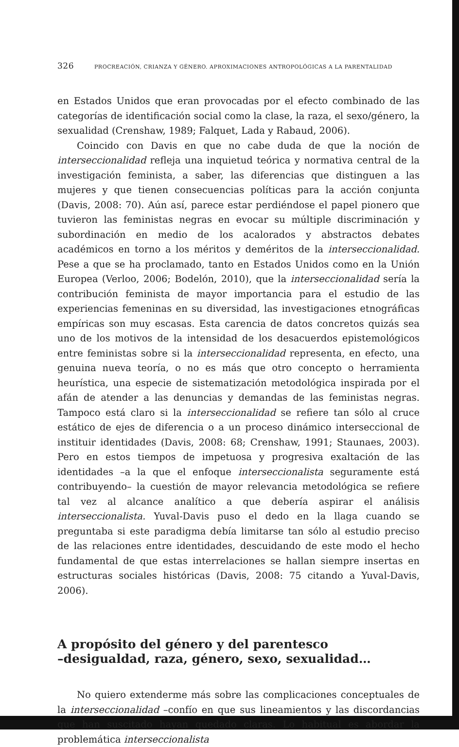326 PROCREACIÓN, CRIANZA Y GÉNERO. APROXIMACIONES ANTROPOLÓGICAS A LA PARENTALIDAD
en Estados Unidos que eran provocadas por el efecto combinado de las categorías de identificación social como la clase, la raza, el sexo/género, la sexualidad (Crenshaw, 1989; Falquet, Lada y Rabaud, 2006).
Coincido con Davis en que no cabe duda de que la noción de interseccionalidad refleja una inquietud teórica y normativa central de la investigación feminista, a saber, las diferencias que distinguen a las mujeres y que tienen consecuencias políticas para la acción conjunta (Davis, 2008: 70). Aún así, parece estar perdiéndose el papel pionero que tuvieron las feministas negras en evocar su múltiple discriminación y subordinación en medio de los acalorados y abstractos debates académicos en torno a los méritos y deméritos de la interseccionalidad. Pese a que se ha proclamado, tanto en Estados Unidos como en la Unión Europea (Verloo, 2006; Bodelón, 2010), que la interseccionalidad sería la contribución feminista de mayor importancia para el estudio de las experiencias femeninas en su diversidad, las investigaciones etnográficas empíricas son muy escasas. Esta carencia de datos concretos quizás sea uno de los motivos de la intensidad de los desacuerdos epistemológicos entre feministas sobre si la interseccionalidad representa, en efecto, una genuina nueva teoría, o no es más que otro concepto o herramienta heurística, una especie de sistematización metodológica inspirada por el afán de atender a las denuncias y demandas de las feministas negras. Tampoco está claro si la interseccionalidad se refiere tan sólo al cruce estático de ejes de diferencia o a un proceso dinámico interseccional de instituir identidades (Davis, 2008: 68; Crenshaw, 1991; Staunaes, 2003). Pero en estos tiempos de impetuosa y progresiva exaltación de las identidades –a la que el enfoque interseccionalista seguramente está contribuyendo– la cuestión de mayor relevancia metodológica se refiere tal vez al alcance analítico a que debería aspirar el análisis interseccionalista. Yuval-Davis puso el dedo en la llaga cuando se preguntaba si este paradigma debía limitarse tan sólo al estudio preciso de las relaciones entre identidades, descuidando de este modo el hecho fundamental de que estas interrelaciones se hallan siempre insertas en estructuras sociales históricas (Davis, 2008: 75 citando a Yuval-Davis, 2006).
A propósito del género y del parentesco
–desigualdad, raza, género, sexo, sexualidad…
No quiero extenderme más sobre las complicaciones conceptuales de la interseccionalidad –confío en que sus lineamientos y las discordancias que han suscitado hayan quedado claras. Lo habitual es abordar la problemática interseccionalista